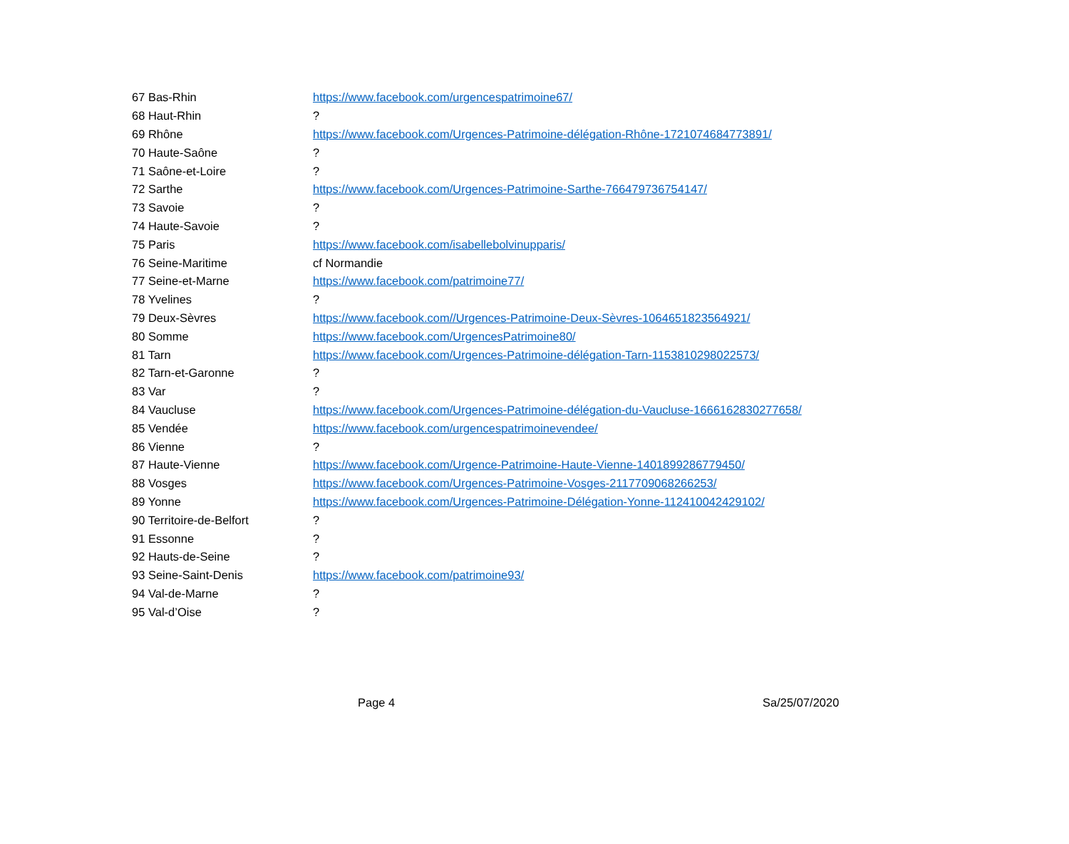| 67 Bas-Rhin | https://www.facebook.com/urgencespatrimoine67/ |
| 68 Haut-Rhin | ? |
| 69 Rhône | https://www.facebook.com/Urgences-Patrimoine-délégation-Rhône-1721074684773891/ |
| 70 Haute-Saône | ? |
| 71 Saône-et-Loire | ? |
| 72 Sarthe | https://www.facebook.com/Urgences-Patrimoine-Sarthe-766479736754147/ |
| 73 Savoie | ? |
| 74 Haute-Savoie | ? |
| 75 Paris | https://www.facebook.com/isabellebolvinupparis/ |
| 76 Seine-Maritime | cf Normandie |
| 77 Seine-et-Marne | https://www.facebook.com/patrimoine77/ |
| 78 Yvelines | ? |
| 79 Deux-Sèvres | https://www.facebook.com//Urgences-Patrimoine-Deux-Sèvres-1064651823564921/ |
| 80 Somme | https://www.facebook.com/UrgencesPatrimoine80/ |
| 81 Tarn | https://www.facebook.com/Urgences-Patrimoine-délégation-Tarn-1153810298022573/ |
| 82 Tarn-et-Garonne | ? |
| 83 Var | ? |
| 84 Vaucluse | https://www.facebook.com/Urgences-Patrimoine-délégation-du-Vaucluse-1666162830277658/ |
| 85 Vendée | https://www.facebook.com/urgencespatrimoinevendee/ |
| 86 Vienne | ? |
| 87 Haute-Vienne | https://www.facebook.com/Urgence-Patrimoine-Haute-Vienne-1401899286779450/ |
| 88 Vosges | https://www.facebook.com/Urgences-Patrimoine-Vosges-2117709068266253/ |
| 89 Yonne | https://www.facebook.com/Urgences-Patrimoine-Délégation-Yonne-112410042429102/ |
| 90 Territoire-de-Belfort | ? |
| 91 Essonne | ? |
| 92 Hauts-de-Seine | ? |
| 93 Seine-Saint-Denis | https://www.facebook.com/patrimoine93/ |
| 94 Val-de-Marne | ? |
| 95 Val-d’Oise | ? |
Page 4 Sa/25/07/2020